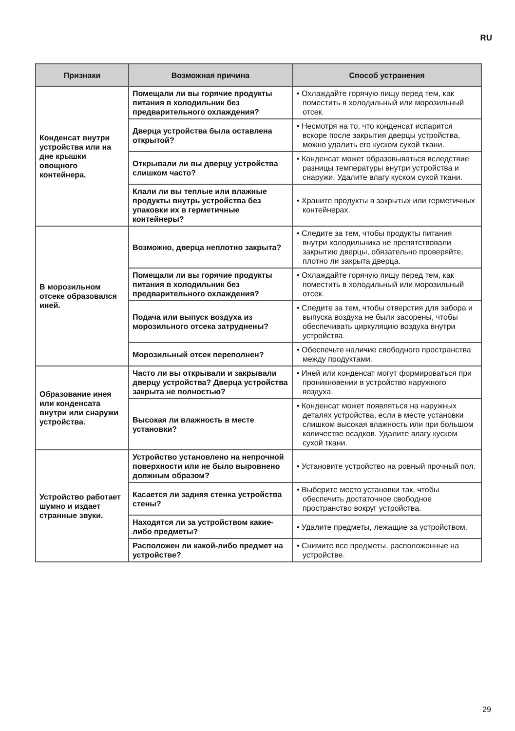RU
| Признаки | Возможная причина | Способ устранения |
| --- | --- | --- |
| Конденсат внутри устройства или на дне крышки овощного контейнера. | Помещали ли вы горячие продукты питания в холодильник без предварительного охлаждения? | • Охлаждайте горячую пищу перед тем, как поместить в холодильный или морозильный отсек. |
| | Дверца устройства была оставлена открытой? | • Несмотря на то, что конденсат испарится вскоре после закрытия дверцы устройства, можно удалить его куском сухой ткани. |
| | Открывали ли вы дверцу устройства слишком часто? | • Конденсат может образовываться вследствие разницы температуры внутри устройства и снаружи. Удалите влагу куском сухой ткани. |
| | Клали ли вы теплые или влажные продукты внутрь устройства без упаковки их в герметичные контейнеры? | • Храните продукты в закрытых или герметичных контейнерах. |
| В морозильном отсеке образовался иней. | Возможно, дверца неплотно закрыта? | • Следите за тем, чтобы продукты питания внутри холодильника не препятствовали закрытию дверцы, обязательно проверяйте, плотно ли закрыта дверца. |
| | Помещали ли вы горячие продукты питания в холодильник без предварительного охлаждения? | • Охлаждайте горячую пищу перед тем, как поместить в холодильный или морозильный отсек. |
| | Подача или выпуск воздуха из морозильного отсека затруднены? | • Следите за тем, чтобы отверстия для забора и выпуска воздуха не были засорены, чтобы обеспечивать циркуляцию воздуха внутри устройства. |
| | Морозильный отсек переполнен? | • Обеспечьте наличие свободного пространства между продуктами. |
| Образование инея или конденсата внутри или снаружи устройства. | Часто ли вы открывали и закрывали дверцу устройства? Дверца устройства закрыта не полностью? | • Иней или конденсат могут формироваться при проникновении в устройство наружного воздуха. |
| | Высокая ли влажность в месте установки? | • Конденсат может появляться на наружных деталях устройства, если в месте установки слишком высокая влажность или при большом количестве осадков. Удалите влагу куском сухой ткани. |
| Устройство работает шумно и издает странные звуки. | Устройство установлено на непрочной поверхности или не было выровнено должным образом? | • Установите устройство на ровный прочный пол. |
| | Касается ли задняя стенка устройства стены? | • Выберите место установки так, чтобы обеспечить достаточное свободное пространство вокруг устройства. |
| | Находятся ли за устройством какие-либо предметы? | • Удалите предметы, лежащие за устройством. |
| | Расположен ли какой-либо предмет на устройстве? | • Снимите все предметы, расположенные на устройстве. |
29